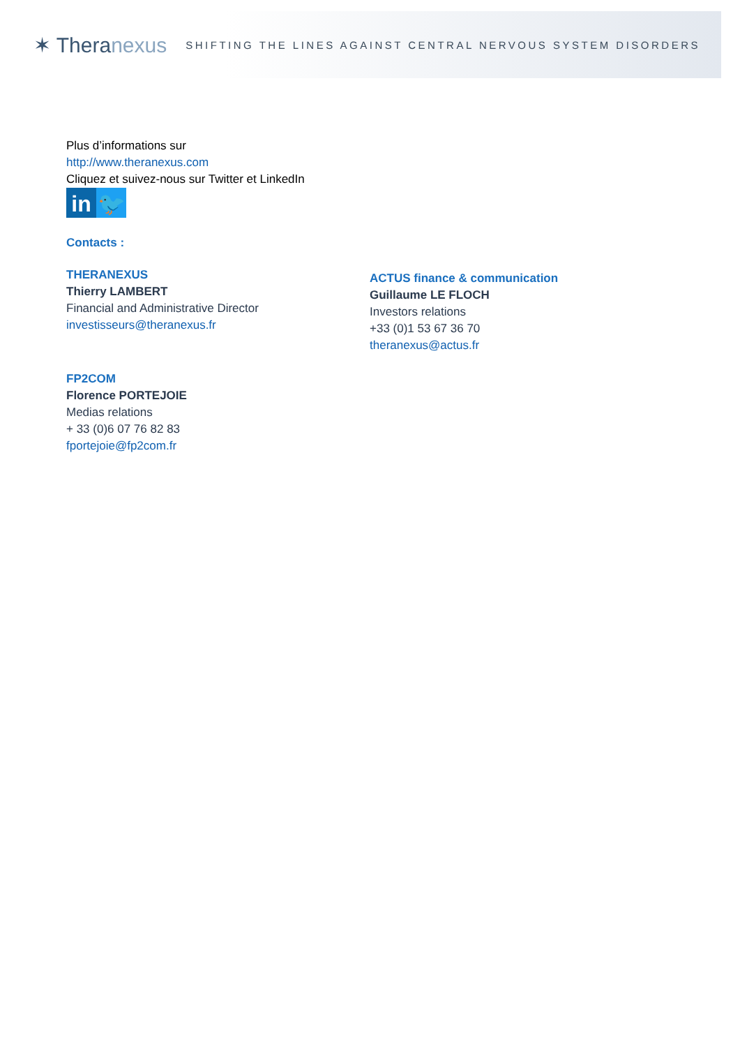✶ Theranexus
SHIFTING THE LINES AGAINST CENTRAL NERVOUS SYSTEM DISORDERS
Plus d’informations sur
http://www.theranexus.com
Cliquez et suivez-nous sur Twitter et LinkedIn
in 🐦
Contacts :
THERANEXUS
Thierry LAMBERT
Financial and Administrative Director
investisseurs@theranexus.fr
ACTUS finance & communication
Guillaume LE FLOCH
Investors relations
+33 (0)1 53 67 36 70
theranexus@actus.fr
FP2COM
Florence PORTEJOIE
Medias relations
+ 33 (0)6 07 76 82 83
fportejoie@fp2com.fr